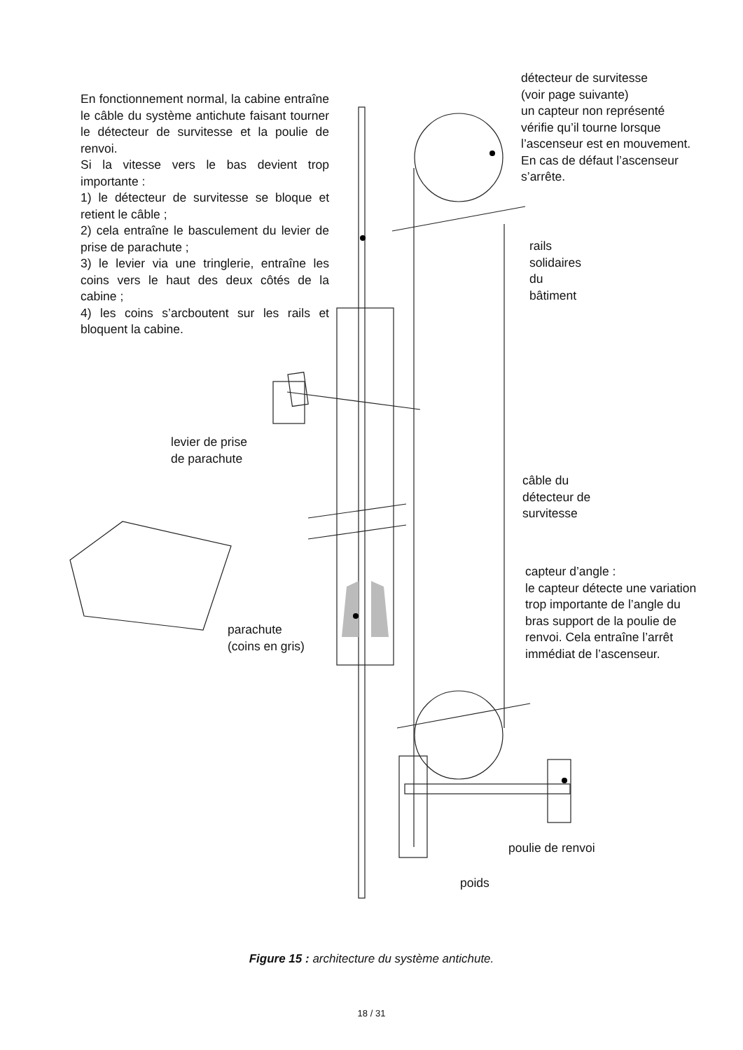En fonctionnement normal, la cabine entraîne le câble du système antichute faisant tourner le détecteur de survitesse et la poulie de renvoi.
Si la vitesse vers le bas devient trop importante :
1) le détecteur de survitesse se bloque et retient le câble ;
2) cela entraîne le basculement du levier de prise de parachute ;
3) le levier via une tringlerie, entraîne les coins vers le haut des deux côtés de la cabine ;
4) les coins s’arcboutent sur les rails et bloquent la cabine.
détecteur de survitesse
(voir page suivante)
un capteur non représenté vérifie qu’il tourne lorsque l’ascenseur est en mouvement. En cas de défaut l’ascenseur s’arrête.
rails
solidaires
du
bâtiment
levier de prise
de parachute
câble du
détecteur de
survitesse
capteur d’angle :
le capteur détecte une variation trop importante de l’angle du bras support de la poulie de renvoi. Cela entraîne l’arrêt immédiat de l’ascenseur.
parachute
(coins en gris)
poulie de renvoi
poids
Figure 15 : architecture du système antichute.
18 / 31